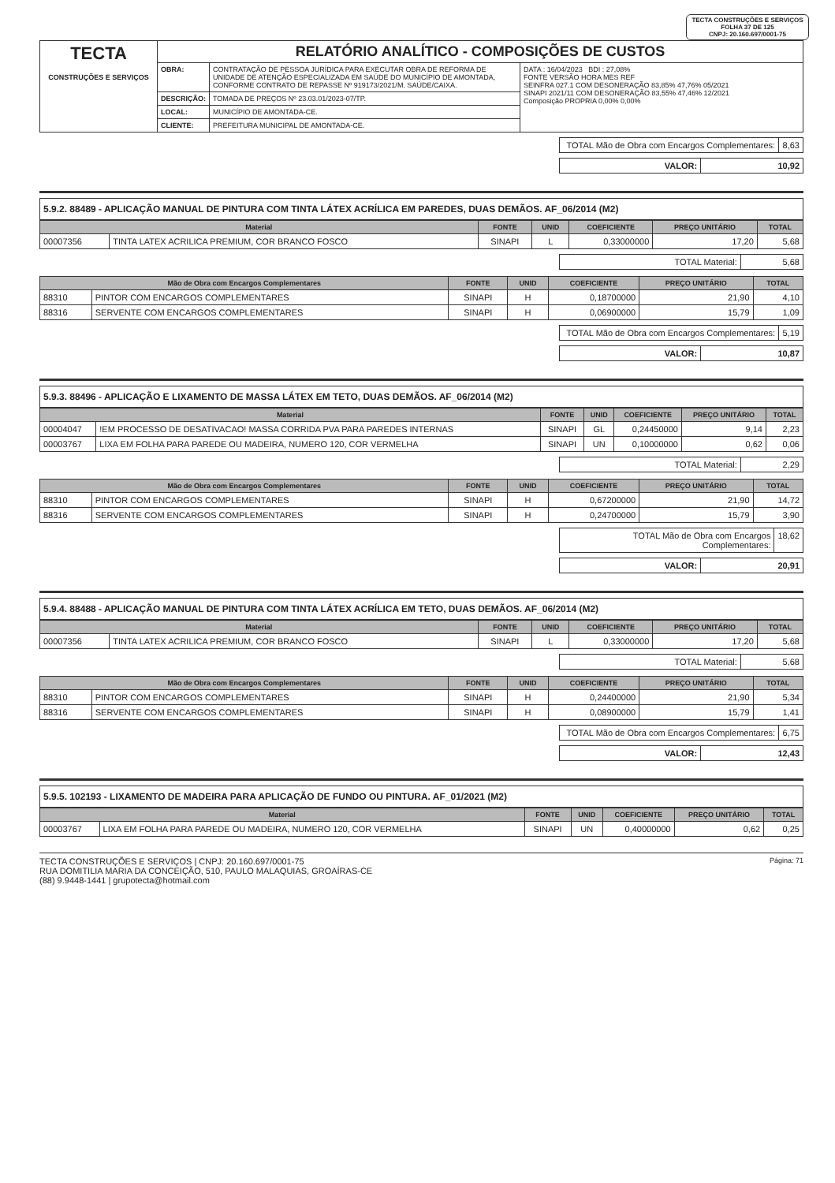TECTA CONSTRUÇÕES E SERVIÇOS
FOLHA 37 DE 125
CNPJ: 20.160.697/0001-75
| TECTA CONSTRUÇÕES E SERVIÇOS | RELATÓRIO ANALÍTICO - COMPOSIÇÕES DE CUSTOS | | |
| | OBRA: | CONTRATAÇÃO DE PESSOA JURÍDICA PARA EXECUTAR OBRA DE REFORMA DE UNIDADE DE ATENÇÃO ESPECIALIZADA EM SAÚDE DO MUNICÍPIO DE AMONTADA, CONFORME CONTRATO DE REPASSE Nº 919173/2021/M. SAÚDE/CAIXA. | DATA : 16/04/2023 BDI : 27,08% FONTE VERSÃO HORA MES REF SEINFRA 027.1 COM DESONERAÇÃO 83,85% 47,76% 05/2021 SINAPI 2021/11 COM DESONERAÇÃO 83,55% 47,46% 12/2021 Composição PROPRIA 0,00% 0,00% |
| | DESCRIÇÃO: | TOMADA DE PREÇOS Nº 23.03.01/2023-07/TP. | |
| | LOCAL: | MUNICÍPIO DE AMONTADA-CE. | |
| | CLIENTE: | PREFEITURA MUNICIPAL DE AMONTADA-CE. | |
| TOTAL Mão de Obra com Encargos Complementares: | 8,63 |
| VALOR: | 10,92 |
5.9.2. 88489 - APLICAÇÃO MANUAL DE PINTURA COM TINTA LÁTEX ACRÍLICA EM PAREDES, DUAS DEMÃOS. AF_06/2014 (M2)
| Material | | FONTE | UNID | COEFICIENTE | PREÇO UNITÁRIO | TOTAL |
| --- | --- | --- | --- | --- | --- | --- |
| 00007356 | TINTA LATEX ACRILICA PREMIUM, COR BRANCO FOSCO | SINAPI | L | 0,33000000 | 17,20 | 5,68 |
| TOTAL Material: | 5,68 |
| Mão de Obra com Encargos Complementares | | FONTE | UNID | COEFICIENTE | PREÇO UNITÁRIO | TOTAL |
| --- | --- | --- | --- | --- | --- | --- |
| 88310 | PINTOR COM ENCARGOS COMPLEMENTARES | SINAPI | H | 0,18700000 | 21,90 | 4,10 |
| 88316 | SERVENTE COM ENCARGOS COMPLEMENTARES | SINAPI | H | 0,06900000 | 15,79 | 1,09 |
| TOTAL Mão de Obra com Encargos Complementares: | 5,19 |
| VALOR: | 10,87 |
5.9.3. 88496 - APLICAÇÃO E LIXAMENTO DE MASSA LÁTEX EM TETO, DUAS DEMÃOS. AF_06/2014 (M2)
| Material | | FONTE | UNID | COEFICIENTE | PREÇO UNITÁRIO | TOTAL |
| --- | --- | --- | --- | --- | --- | --- |
| 00004047 | !EM PROCESSO DE DESATIVACAO! MASSA CORRIDA PVA PARA PAREDES INTERNAS | SINAPI | GL | 0,24450000 | 9,14 | 2,23 |
| 00003767 | LIXA EM FOLHA PARA PAREDE OU MADEIRA, NUMERO 120, COR VERMELHA | SINAPI | UN | 0,10000000 | 0,62 | 0,06 |
| TOTAL Material: | 2,29 |
| Mão de Obra com Encargos Complementares | | FONTE | UNID | COEFICIENTE | PREÇO UNITÁRIO | TOTAL |
| --- | --- | --- | --- | --- | --- | --- |
| 88310 | PINTOR COM ENCARGOS COMPLEMENTARES | SINAPI | H | 0,67200000 | 21,90 | 14,72 |
| 88316 | SERVENTE COM ENCARGOS COMPLEMENTARES | SINAPI | H | 0,24700000 | 15,79 | 3,90 |
| TOTAL Mão de Obra com Encargos Complementares: | 18,62 |
| VALOR: | 20,91 |
5.9.4. 88488 - APLICAÇÃO MANUAL DE PINTURA COM TINTA LÁTEX ACRÍLICA EM TETO, DUAS DEMÃOS. AF_06/2014 (M2)
| Material | | FONTE | UNID | COEFICIENTE | PREÇO UNITÁRIO | TOTAL |
| --- | --- | --- | --- | --- | --- | --- |
| 00007356 | TINTA LATEX ACRILICA PREMIUM, COR BRANCO FOSCO | SINAPI | L | 0,33000000 | 17,20 | 5,68 |
| TOTAL Material: | 5,68 |
| Mão de Obra com Encargos Complementares | | FONTE | UNID | COEFICIENTE | PREÇO UNITÁRIO | TOTAL |
| --- | --- | --- | --- | --- | --- | --- |
| 88310 | PINTOR COM ENCARGOS COMPLEMENTARES | SINAPI | H | 0,24400000 | 21,90 | 5,34 |
| 88316 | SERVENTE COM ENCARGOS COMPLEMENTARES | SINAPI | H | 0,08900000 | 15,79 | 1,41 |
| TOTAL Mão de Obra com Encargos Complementares: | 6,75 |
| VALOR: | 12,43 |
5.9.5. 102193 - LIXAMENTO DE MADEIRA PARA APLICAÇÃO DE FUNDO OU PINTURA. AF_01/2021 (M2)
| Material | | FONTE | UNID | COEFICIENTE | PREÇO UNITÁRIO | TOTAL |
| --- | --- | --- | --- | --- | --- | --- |
| 00003767 | LIXA EM FOLHA PARA PAREDE OU MADEIRA, NUMERO 120, COR VERMELHA | SINAPI | UN | 0,40000000 | 0,62 | 0,25 |
TECTA CONSTRUÇÕES E SERVIÇOS | CNPJ: 20.160.697/0001-75
RUA DOMITILIA MARIA DA CONCEIÇÃO, 510, PAULO MALAQUIAS, GROAÍRAS-CE
(88) 9.9448-1441 | grupotecta@hotmail.com
Página: 71